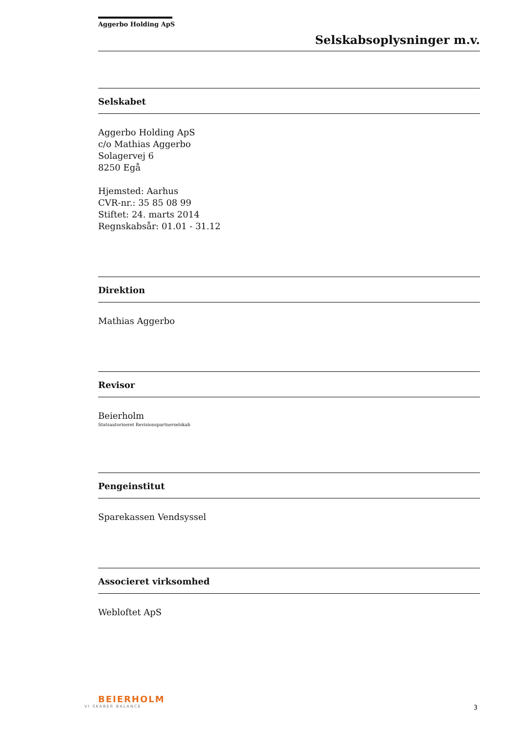Aggerbo Holding ApS
Selskabsoplysninger m.v.
Selskabet
Aggerbo Holding ApS
c/o Mathias Aggerbo
Solagervej 6
8250 Egå
Hjemsted: Aarhus
CVR-nr.: 35 85 08 99
Stiftet: 24. marts 2014
Regnskabsår: 01.01 - 31.12
Direktion
Mathias Aggerbo
Revisor
Beierholm
Statsautoriseret Revisionspartnerselskab
Pengeinstitut
Sparekassen Vendsyssel
Associeret virksomhed
Webloftet ApS
BEIERHOLM
VI SKABER BALANCE
3